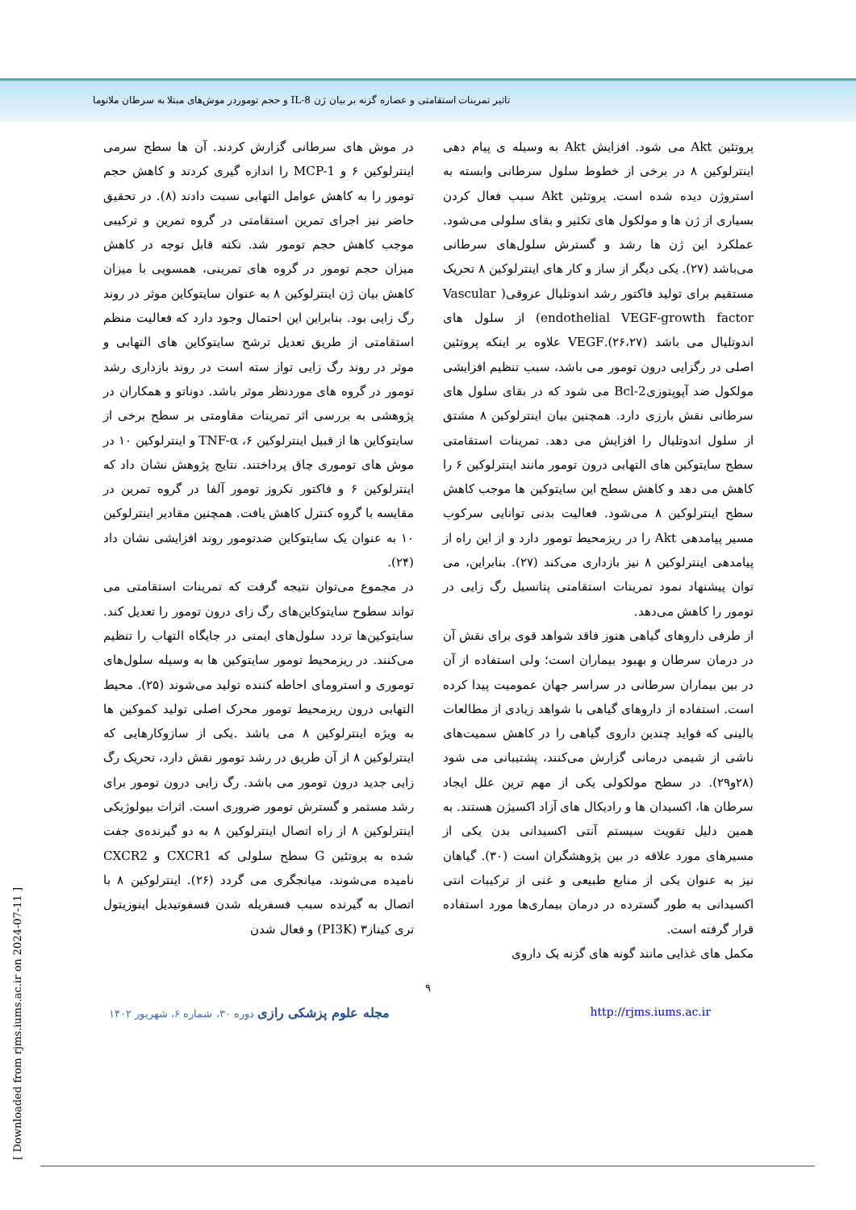تاثیر تمرینات استقامتی و عصاره گزنه بر بیان ژن IL-8 و حجم توموردر موش‌های مبتلا به سرطان ملانوما
در موش های سرطانی گزارش کردند. آن ها سطح سرمی اینترلوکین ۶ و MCP-1 را اندازه گیری کردند و کاهش حجم تومور را به کاهش عوامل التهابی نسبت دادند (۸). در تحقیق حاضر نیز اجرای تمرین استقامتی در گروه تمرین و ترکیبی موجب کاهش حجم تومور شد. نکته قابل توجه در کاهش میزان حجم تومور در گروه های تمرینی، همسویی با میزان کاهش بیان ژن اینترلوکین ۸ به عنوان سایتوکاین موثر در روند رگ زایی بود. بنابراین این احتمال وجود دارد که فعالیت منظم استقامتی از طریق تعدیل ترشح سایتوکاین های التهابی و موثر در روند رگ زایی تواز سته است در روند بازداری رشد تومور در گروه های موردنظر موثر باشد. دوناتو و همکاران در پژوهشی به بررسی اثر تمرینات مقاومتی بر سطح برخی از سایتوکاین ها از قبیل اینترلوکین ۶، TNF-α و اینترلوکین ۱۰ در موش های توموری چاق پرداختند. نتایج پژوهش نشان داد که اینترلوکین ۶ و فاکتور نکروز تومور آلفا در گروه تمرین در مقایسه با گروه کنترل کاهش یافت. همچنین مقادیر اینترلوکین ۱۰ به عنوان یک سایتوکاین ضدتومور روند افزایشی نشان داد (۲۴).
در مجموع می‌توان نتیجه گرفت که تمرینات استقامتی می تواند سطوح سایتوکاین‌های رگ زای درون تومور را تعدیل کند. سایتوکین‌ها تردد سلول‌های ایمنی در جایگاه التهاب را تنظیم می‌کنند. در ریزمحیط تومور سایتوکین ها به وسیله سلول‌های توموری و استرومای احاطه کننده تولید می‌شوند (۲۵). محیط التهابی درون ریزمحیط تومور محرک اصلی تولید کموکین ها به ویژه اینترلوکین ۸ می باشد .یکی از سازوکارهایی که اینترلوکین ۸ از آن طریق در رشد تومور نقش دارد، تحریک رگ زایی جدید درون تومور می باشد. رگ زایی درون تومور برای رشد مستمر و گسترش تومور ضروری است. اثرات بیولوژیکی اینترلوکین ۸ از راه اتصال اینترلوکین ۸ به دو گیرنده‌ی جفت شده به پروتئین G سطح سلولی که CXCR1 و CXCR2 نامیده می‌شوند، میانجگری می گردد (۲۶). اینترلوکین ۸ با اتصال به گیرنده سبب فسفریله شدن فسفوتیدیل اینوزیتول تری کیناز۳ (PI3K) و فعال شدن
پروتئین Akt می شود. افزایش Akt به وسیله ی پیام دهی اینترلوکین ۸ در برخی از خطوط سلول سرطانی وابسته به استروژن دیده شده است. پروتئین Akt سبب فعال کردن بسیاری از ژن ها و مولکول های تکثیر و بقای سلولی می‌شود. عملکرد این ژن ها رشد و گسترش سلول‌های سرطانی می‌باشد (۲۷). یکی دیگر از ساز و کار های اینترلوکین ۸ تحریک مستقیم برای تولید فاکتور رشد اندوتلیال عروقی( Vascular endothelial VEGF-growth factor) از سلول های اندوتلیال می باشد (۲۶،۲۷).VEGF علاوه بر اینکه پروتئین اصلی در رگزایی درون تومور می باشد، سبب تنظیم افزایشی مولکول ضد آپوپتوزیBcl-2 می شود که در بقای سلول های سرطانی نقش بارزی دارد. همچنین بیان اینترلوکین ۸ مشتق از سلول اندوتلیال را افزایش می دهد. تمرینات استقامتی سطح سایتوکین های التهابی درون تومور مانند اینترلوکین ۶ را کاهش می دهد و کاهش سطح این سایتوکین ها موجب کاهش سطح اینترلوکین ۸ می‌شود. فعالیت بدنی توانایی سرکوب مسیر پیامدهی Akt را در ریزمحیط تومور دارد و از این راه از پیامدهی اینترلوکین ۸ نیز بازداری می‌کند (۲۷). بنابراین، می توان پیشنهاد نمود تمرینات استقامتی پتانسیل رگ زایی در تومور را کاهش می‌دهد.
از طرفی داروهای گیاهی هنوز فاقد شواهد قوی برای نقش آن در درمان سرطان و بهبود بیماران است؛ ولی استفاده از آن در بین بیماران سرطانی در سراسر جهان عمومیت پیدا کرده است. استفاده از داروهای گیاهی با شواهد زیادی از مطالعات بالینی که فواید چندین داروی گیاهی را در کاهش سمیت‌های ناشی از شیمی درمانی گزارش می‌کنند، پشتیبانی می شود (۲۸و۲۹). در سطح مولکولی یکی از مهم ترین علل ایجاد سرطان ها، اکسیدان ها و رادیکال های آزاد اکسیژن هستند. به همین دلیل تقویت سیستم آنتی اکسیدانی بدن یکی از مسیرهای مورد علاقه در بین پژوهشگران است (۳۰). گیاهان نیز به عنوان یکی از منابع طبیعی و غنی از ترکیبات انتی اکسیدانی به طور گسترده در درمان بیماری‌ها مورد استفاده قرار گرفته است.
مکمل های غذایی مانند گونه های گزنه یک داروی
۹
مجله علوم پزشکی رازی دوره ۳۰، شماره ۶، شهریور ۱۴۰۲ http://rjms.iums.ac.ir
[ Downloaded from rjms.iums.ac.ir on 2024-07-11 ]